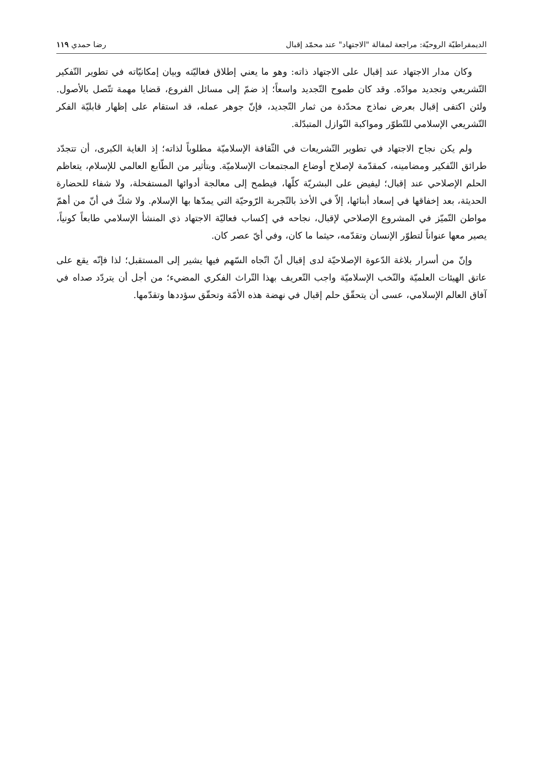الديمقراطيّة الروحيّة: مراجعة لمقالة "الاجتهاد" عند محمّد إقبال رضا حمدي ١١٩
وكان مدار الاجتهاد عند إقبال على الاجتهاد ذاته: وهو ما يعني إطلاق فعاليّته وبيان إمكانيّاته في تطوير التّفكير التّشريعي وتجديد موادّه. وقد كان طموح التّجديد واسعاً؛ إذ ضمّ إلى مسائل الفروع، قضايا مهمة تتّصل بالأصول. ولئن اكتفى إقبال بعرض نماذج محدّدة من ثمار التّجديد، فإنّ جوهر عمله، قد استقام على إظهار قابليّة الفكر التّشريعي الإسلامي للتّطوّر ومواكبة النّوازل المتبدّلة.
ولم يكن نجاح الاجتهاد في تطوير التّشريعات في الثّقافة الإسلاميّة مطلوباً لذاته؛ إذ الغاية الكبرى، أن تتجدّد طرائق التّفكير ومضامينه، كمقدّمة لإصلاح أوضاع المجتمعات الإسلاميّة. وبتأثير من الطّابع العالمي للإسلام، يتعاظم الحلم الإصلاحي عند إقبال؛ ليفيض على البشريّة كلّها، فيطمح إلى معالجة أدوائها المستفحلة، ولا شفاء للحضارة الحديثة، بعد إخفاقها في إسعاد أبنائها، إلاّ في الأخذ بالتّجربة الرّوحيّة التي يمدّها بها الإسلام. ولا شكّ في أنّ من أهمّ مواطن التّميّز في المشروع الإصلاحي لإقبال، نجاحه في إكساب فعاليّة الاجتهاد ذي المنشأ الإسلامي طابعاً كونياً، يصير معها عنواناً لتطوّر الإنسان وتقدّمه، حيثما ما كان، وفي أيّ عصر كان.
وإنّ من أسرار بلاغة الدّعوة الإصلاحيّة لدى إقبال أنّ اتّجاه السّهم فيها يشير إلى المستقبل؛ لذا فإنّه يقع على عاتق الهيئات العلميّة والنّخب الإسلاميّة واجب التّعريف بهذا التّراث الفكري المضيء؛ من أجل أن يتردّد صداه في آفاق العالم الإسلامي، عسى أن يتحقّق حلم إقبال في نهضة هذه الأمّة وتحقّق سؤددها وتقدّمها.